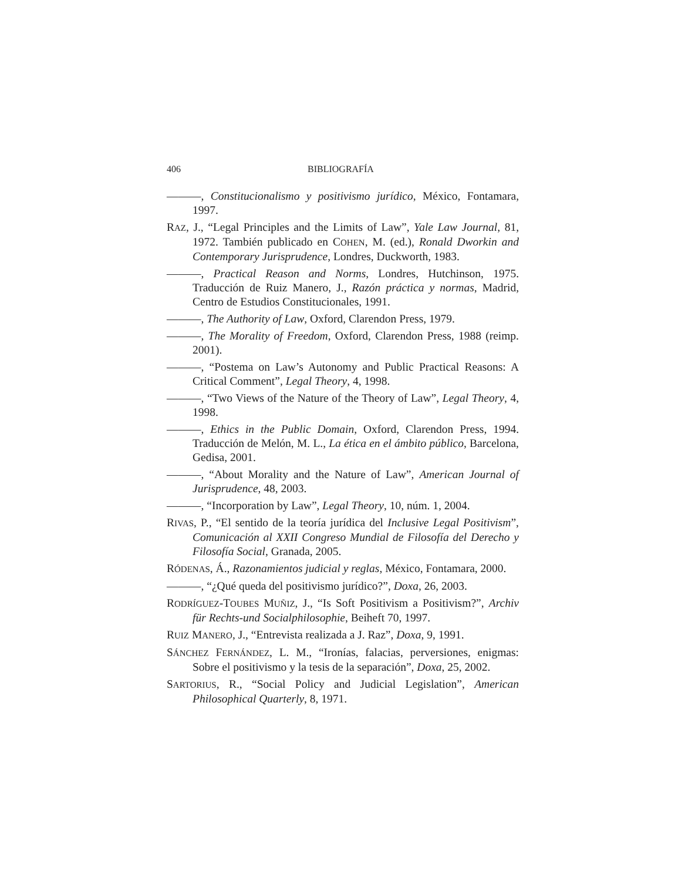406 BIBLIOGRAFÍA
———, Constitucionalismo y positivismo jurídico, México, Fontamara, 1997.
RAZ, J., “Legal Principles and the Limits of Law”, Yale Law Journal, 81, 1972. También publicado en COHEN, M. (ed.), Ronald Dworkin and Contemporary Jurisprudence, Londres, Duckworth, 1983.
———, Practical Reason and Norms, Londres, Hutchinson, 1975. Traducción de Ruiz Manero, J., Razón práctica y normas, Madrid, Centro de Estudios Constitucionales, 1991.
———, The Authority of Law, Oxford, Clarendon Press, 1979.
———, The Morality of Freedom, Oxford, Clarendon Press, 1988 (reimp. 2001).
———, “Postema on Law’s Autonomy and Public Practical Reasons: A Critical Comment”, Legal Theory, 4, 1998.
———, “Two Views of the Nature of the Theory of Law”, Legal Theory, 4, 1998.
———, Ethics in the Public Domain, Oxford, Clarendon Press, 1994. Traducción de Melón, M. L., La ética en el ámbito público, Barcelona, Gedisa, 2001.
———, “About Morality and the Nature of Law”, American Journal of Jurisprudence, 48, 2003.
———, “Incorporation by Law”, Legal Theory, 10, núm. 1, 2004.
RIVAS, P., “El sentido de la teoría jurídica del Inclusive Legal Positivism”, Comunicación al XXII Congreso Mundial de Filosofía del Derecho y Filosofía Social, Granada, 2005.
RÓDENAS, Á., Razonamientos judicial y reglas, México, Fontamara, 2000.
———, “¿Qué queda del positivismo jurídico?”, Doxa, 26, 2003.
RODRÍGUEZ-TOUBES MUÑIZ, J., “Is Soft Positivism a Positivism?”, Archiv für Rechts-und Socialphilosophie, Beiheft 70, 1997.
RUIZ MANERO, J., “Entrevista realizada a J. Raz”, Doxa, 9, 1991.
SÁNCHEZ FERNÁNDEZ, L. M., “Ironías, falacias, perversiones, enigmas: Sobre el positivismo y la tesis de la separación”, Doxa, 25, 2002.
SARTORIUS, R., “Social Policy and Judicial Legislation”, American Philosophical Quarterly, 8, 1971.